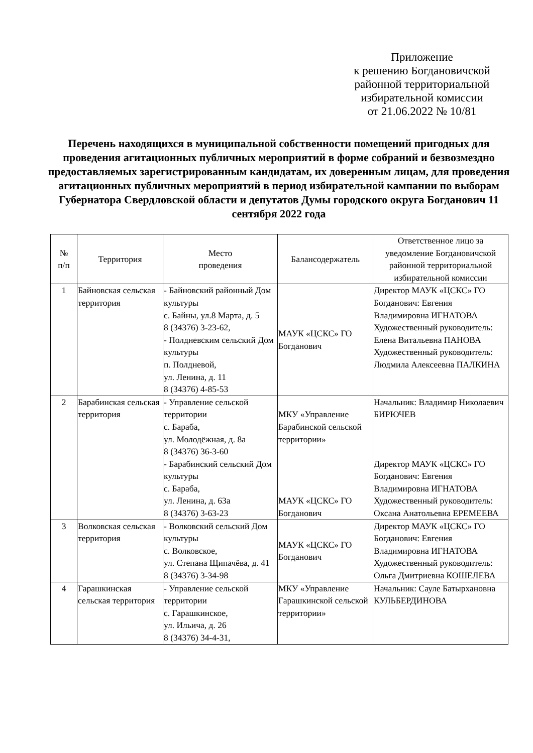Приложение
к решению Богдановичской
районной территориальной
избирательной комиссии
от 21.06.2022 № 10/81
Перечень находящихся в муниципальной собственности помещений пригодных для проведения агитационных публичных мероприятий в форме собраний и безвозмездно предоставляемых зарегистрированным кандидатам, их доверенным лицам, для проведения агитационных публичных мероприятий в период избирательной кампании по выборам Губернатора Свердловской области и депутатов Думы городского округа Богданович 11 сентября 2022 года
| № п/п | Территория | Место проведения | Балансодержатель | Ответственное лицо за уведомление Богдановичской районной территориальной избирательной комиссии |
| --- | --- | --- | --- | --- |
| 1 | Байновская сельская территория | - Байновский районный Дом культуры с. Байны, ул.8 Марта, д. 5 8 (34376) 3-23-62, - Полдневским сельский Дом культуры п. Полдневой, ул. Ленина, д. 11 8 (34376) 4-85-53 | МАУК «ЦСКС» ГО Богданович | Директор МАУК «ЦСКС» ГО Богданович: Евгения Владимировна ИГНАТОВА Художественный руководитель: Елена Витальевна ПАНОВА Художественный руководитель: Людмила Алексеевна ПАЛКИНА |
| 2 | Барабинская сельская территория | - Управление сельской территории с. Бараба, ул. Молодёжная, д. 8а 8 (34376) 36-3-60 - Барабинский сельский Дом культуры с. Бараба, ул. Ленина, д. 63а 8 (34376) 3-63-23 | МКУ «Управление Барабинской сельской территории» МАУК «ЦСКС» ГО Богданович | Начальник: Владимир Николаевич БИРЮЧЕВ Директор МАУК «ЦСКС» ГО Богданович: Евгения Владимировна ИГНАТОВА Художественный руководитель: Оксана Анатольевна ЕРЕМЕЕВА |
| 3 | Волковская сельская территория | - Волковский сельский Дом культуры с. Волковское, ул. Степана Щипачёва, д. 41 8 (34376) 3-34-98 | МАУК «ЦСКС» ГО Богданович | Директор МАУК «ЦСКС» ГО Богданович: Евгения Владимировна ИГНАТОВА Художественный руководитель: Ольга Дмитриевна КОШЕЛЕВА |
| 4 | Гарашкинская сельская территория | - Управление сельской территории с. Гарашкинское, ул. Ильича, д. 26 8 (34376) 34-4-31, | МКУ «Управление Гарашкинской сельской территории» | Начальник: Сауле Батырхановна КУЛЬБЕРДИНОВА |